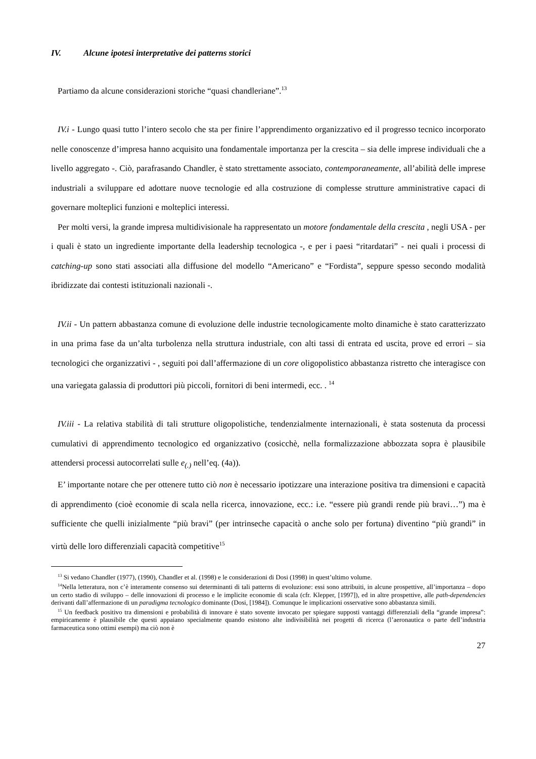IV. Alcune ipotesi interpretative dei patterns storici
Partiamo da alcune considerazioni storiche “quasi chandleriane”.<sup>13</sup>
IV.i - Lungo quasi tutto l’intero secolo che sta per finire l’apprendimento organizzativo ed il progresso tecnico incorporato nelle conoscenze d’impresa hanno acquisito una fondamentale importanza per la crescita – sia delle imprese individuali che a livello aggregato -. Ciò, parafrasando Chandler, è stato strettamente associato, contemporaneamente, all’abilità delle imprese industriali a sviluppare ed adottare nuove tecnologie ed alla costruzione di complesse strutture amministrative capaci di governare molteplici funzioni e molteplici interessi.
Per molti versi, la grande impresa multidivisionale ha rappresentato un motore fondamentale della crescita , negli USA - per i quali è stato un ingrediente importante della leadership tecnologica -, e per i paesi “ritardatari” - nei quali i processi di catching-up sono stati associati alla diffusione del modello “Americano” e “Fordista”, seppure spesso secondo modalità ibridizzate dai contesti istituzionali nazionali -.
IV.ii - Un pattern abbastanza comune di evoluzione delle industrie tecnologicamente molto dinamiche è stato caratterizzato in una prima fase da un’alta turbolenza nella struttura industriale, con alti tassi di entrata ed uscita, prove ed errori – sia tecnologici che organizzativi - , seguiti poi dall’affermazione di un core oligopolistico abbastanza ristretto che interagisce con una variegata galassia di produttori più piccoli, fornitori di beni intermedi, ecc. . <sup>14</sup>
IV.iii - La relativa stabilità di tali strutture oligopolistiche, tendenzialmente internazionali, è stata sostenuta da processi cumulativi di apprendimento tecnologico ed organizzativo (cosicchè, nella formalizzazione abbozzata sopra è plausibile attendersi processi autocorrelati sulle e<sub>(.)</sub> nell’eq. (4a)).
E’ importante notare che per ottenere tutto ciò non è necessario ipotizzare una interazione positiva tra dimensioni e capacità di apprendimento (cioè economie di scala nella ricerca, innovazione, ecc.: i.e. “essere più grandi rende più bravi…”) ma è sufficiente che quelli inizialmente “più bravi” (per intrinseche capacità o anche solo per fortuna) diventino “più grandi” in virtù delle loro differenziali capacità competitive<sup>15</sup>
<sup>13</sup> Si vedano Chandler (1977), (1990), Chandler et al. (1998) e le considerazioni di Dosi (1998) in quest’ultimo volume.
<sup>14</sup> Nella letteratura, non c’è interamente consenso sui determinanti di tali patterns di evoluzione: essi sono attribuiti, in alcune prospettive, all’importanza – dopo un certo stadio di sviluppo – delle innovazioni di processo e le implicite economie di scala (cfr. Klepper, [1997]), ed in altre prospettive, alle path-dependencies derivanti dall’affermazione di un paradigma tecnologico dominante (Dosi, [1984]). Comunque le implicazioni osservative sono abbastanza simili.
<sup>15</sup> Un feedback positivo tra dimensioni e probabilità di innovare è stato sovente invocato per spiegare supposti vantaggi differenziali della “grande impresa”: empiricamente è plausibile che questi appaiano specialmente quando esistono alte indivisibilità nei progetti di ricerca (l’aeronautica o parte dell’industria farmaceutica sono ottimi esempi) ma ciò non è
27